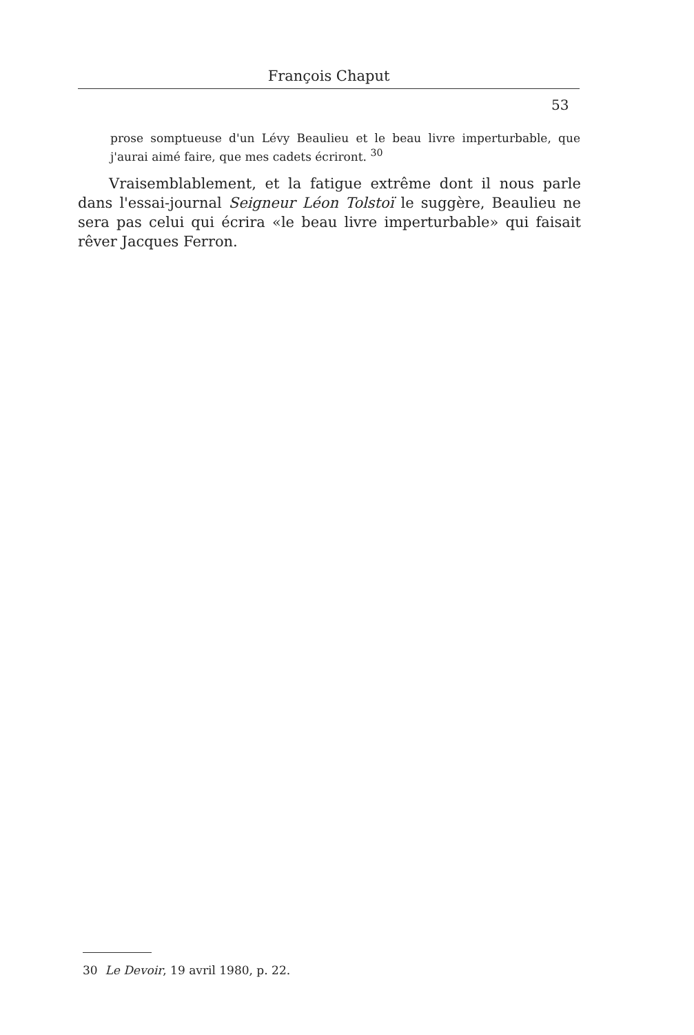François Chaput
53
prose somptueuse d'un Lévy Beaulieu et le beau livre imperturbable, que j'aurai aimé faire, que mes cadets écriront. <sup>30</sup>
Vraisemblablement, et la fatigue extrême dont il nous parle dans l'essai-journal Seigneur Léon Tolstoï le suggère, Beaulieu ne sera pas celui qui écrira «le beau livre imperturbable» qui faisait rêver Jacques Ferron.
30 Le Devoir, 19 avril 1980, p. 22.